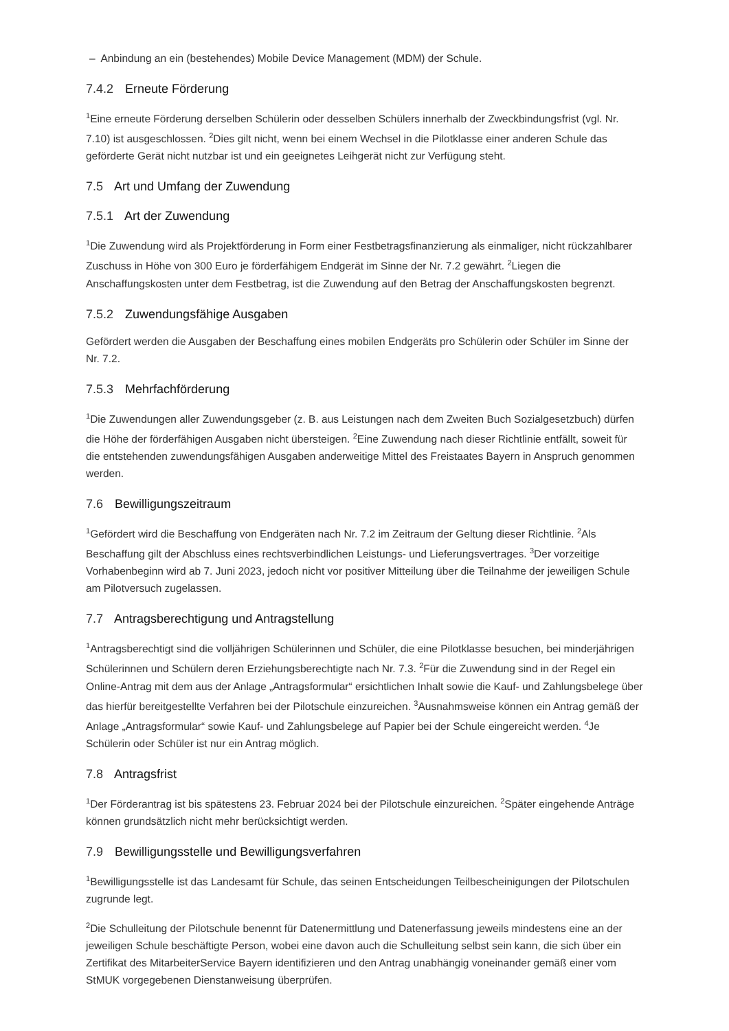– Anbindung an ein (bestehendes) Mobile Device Management (MDM) der Schule.
7.4.2 Erneute Förderung
<sup>1</sup> Eine erneute Förderung derselben Schülerin oder desselben Schülers innerhalb der Zweckbindungsfrist (vgl. Nr. 7.10) ist ausgeschlossen. <sup>2</sup>Dies gilt nicht, wenn bei einem Wechsel in die Pilotklasse einer anderen Schule das geförderte Gerät nicht nutzbar ist und ein geeignetes Leihgerät nicht zur Verfügung steht.
7.5 Art und Umfang der Zuwendung
7.5.1 Art der Zuwendung
<sup>1</sup> Die Zuwendung wird als Projektförderung in Form einer Festbetragsfinanzierung als einmaliger, nicht rückzahlbarer Zuschuss in Höhe von 300 Euro je förderfähigem Endgerät im Sinne der Nr. 7.2 gewährt. <sup>2</sup>Liegen die Anschaffungskosten unter dem Festbetrag, ist die Zuwendung auf den Betrag der Anschaffungskosten begrenzt.
7.5.2 Zuwendungsfähige Ausgaben
Gefördert werden die Ausgaben der Beschaffung eines mobilen Endgeräts pro Schülerin oder Schüler im Sinne der Nr. 7.2.
7.5.3 Mehrfachförderung
<sup>1</sup> Die Zuwendungen aller Zuwendungsgeber (z. B. aus Leistungen nach dem Zweiten Buch Sozialgesetzbuch) dürfen die Höhe der förderfähigen Ausgaben nicht übersteigen. <sup>2</sup>Eine Zuwendung nach dieser Richtlinie entfällt, soweit für die entstehenden zuwendungsfähigen Ausgaben anderweitige Mittel des Freistaates Bayern in Anspruch genommen werden.
7.6 Bewilligungszeitraum
<sup>1</sup> Gefördert wird die Beschaffung von Endgeräten nach Nr. 7.2 im Zeitraum der Geltung dieser Richtlinie. <sup>2</sup>Als Beschaffung gilt der Abschluss eines rechtsverbindlichen Leistungs- und Lieferungsvertrages. <sup>3</sup>Der vorzeitige Vorhabenbeginn wird ab 7. Juni 2023, jedoch nicht vor positiver Mitteilung über die Teilnahme der jeweiligen Schule am Pilotversuch zugelassen.
7.7 Antragsberechtigung und Antragstellung
<sup>1</sup> Antragsberechtigt sind die volljährigen Schülerinnen und Schüler, die eine Pilotklasse besuchen, bei minderjährigen Schülerinnen und Schülern deren Erziehungsberechtigte nach Nr. 7.3. <sup>2</sup>Für die Zuwendung sind in der Regel ein Online-Antrag mit dem aus der Anlage „Antragsformular“ ersichtlichen Inhalt sowie die Kauf- und Zahlungsbelege über das hierfür bereitgestellte Verfahren bei der Pilotschule einzureichen. <sup>3</sup>Ausnahmsweise können ein Antrag gemäß der Anlage „Antragsformular“ sowie Kauf- und Zahlungsbelege auf Papier bei der Schule eingereicht werden. <sup>4</sup>Je Schülerin oder Schüler ist nur ein Antrag möglich.
7.8 Antragsfrist
<sup>1</sup> Der Förderantrag ist bis spätestens 23. Februar 2024 bei der Pilotschule einzureichen. <sup>2</sup>Später eingehende Anträge können grundsätzlich nicht mehr berücksichtigt werden.
7.9 Bewilligungsstelle und Bewilligungsverfahren
<sup>1</sup> Bewilligungsstelle ist das Landesamt für Schule, das seinen Entscheidungen Teilbescheinigungen der Pilotschulen zugrunde legt.
<sup>2</sup> Die Schulleitung der Pilotschule benennt für Datenermittlung und Datenerfassung jeweils mindestens eine an der jeweiligen Schule beschäftigte Person, wobei eine davon auch die Schulleitung selbst sein kann, die sich über ein Zertifikat des MitarbeiterService Bayern identifizieren und den Antrag unabhängig voneinander gemäß einer vom StMUK vorgegebenen Dienstanweisung überprüfen.